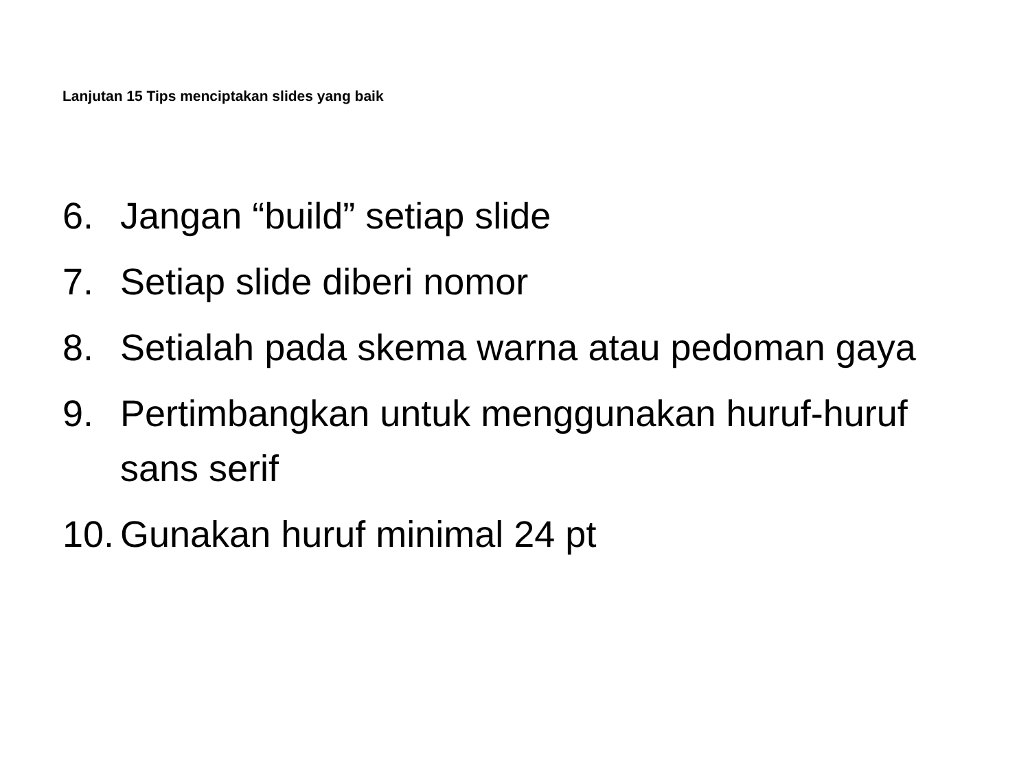Lanjutan 15 Tips menciptakan slides yang baik
6. Jangan “build” setiap slide
7. Setiap slide diberi nomor
8. Setialah pada skema warna atau pedoman gaya
9. Pertimbangkan untuk menggunakan huruf-huruf sans serif
10. Gunakan huruf minimal 24 pt